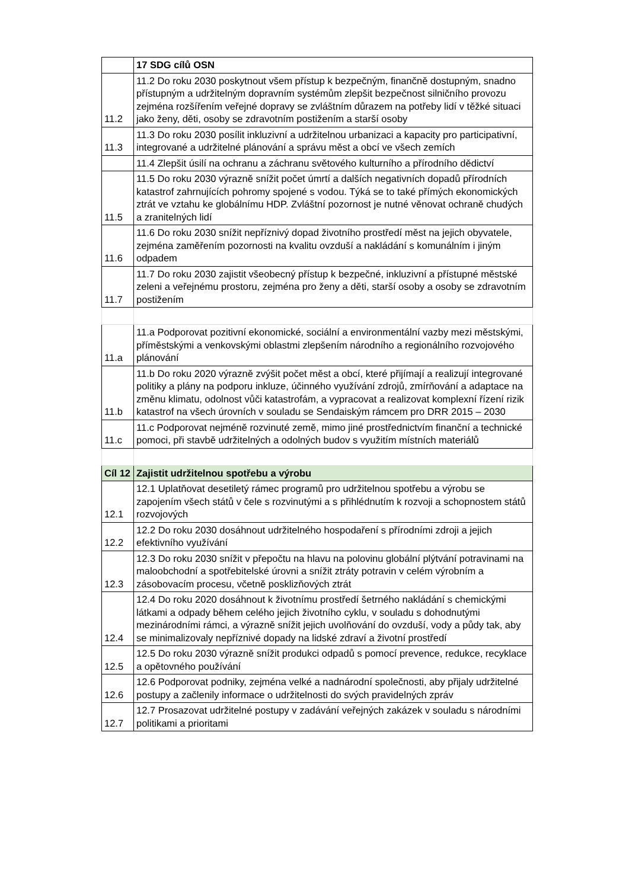| | 17 SDG cílů OSN |
| 11.2 | 11.2 Do roku 2030 poskytnout všem přístup k bezpečným, finančně dostupným, snadno přístupným a udržitelným dopravním systémům zlepšit bezpečnost silničního provozu zejména rozšířením veřejné dopravy se zvláštním důrazem na potřeby lidí v těžké situaci jako ženy, děti, osoby se zdravotním postižením a starší osoby |
| 11.3 | 11.3 Do roku 2030 posílit inkluzivní a udržitelnou urbanizaci a kapacity pro participativní, integrované a udržitelné plánování a správu měst a obcí ve všech zemích |
| | 11.4 Zlepšit úsilí na ochranu a záchranu světového kulturního a přírodního dědictví |
| 11.5 | 11.5 Do roku 2030 výrazně snížit počet úmrtí a dalších negativních dopadů přírodních katastrof zahrnujících pohromy spojené s vodou. Týká se to také přímých ekonomických ztrát ve vztahu ke globálnímu HDP. Zvláštní pozornost je nutné věnovat ochraně chudých a zranitelných lidí |
| 11.6 | 11.6 Do roku 2030 snížit nepříznivý dopad životního prostředí měst na jejich obyvatele, zejména zaměřením pozornosti na kvalitu ovzduší a nakládání s komunálním i jiným odpadem |
| 11.7 | 11.7 Do roku 2030 zajistit všeobecný přístup k bezpečné, inkluzivní a přístupné městské zeleni a veřejnému prostoru, zejména pro ženy a děti, starší osoby a osoby se zdravotním postižením |
| 11.a | 11.a Podporovat pozitivní ekonomické, sociální a environmentální vazby mezi městskými, příměstskými a venkovskými oblastmi zlepšením národního a regionálního rozvojového plánování |
| 11.b | 11.b Do roku 2020 výrazně zvýšit počet měst a obcí, které přijímají a realizují integrované politiky a plány na podporu inkluze, účinného využívání zdrojů, zmírňování a adaptace na změnu klimatu, odolnost vůči katastrofám, a vypracovat a realizovat komplexní řízení rizik katastrof na všech úrovních v souladu se Sendaiským rámcem pro DRR 2015 – 2030 |
| 11.c | 11.c Podporovat nejméně rozvinuté země, mimo jiné prostřednictvím finanční a technické pomoci, při stavbě udržitelných a odolných budov s využitím místních materiálů |
| Cíl 12 | Zajistit udržitelnou spotřebu a výrobu |
| 12.1 | 12.1 Uplatňovat desetiletý rámec programů pro udržitelnou spotřebu a výrobu se zapojením všech států v čele s rozvinutými a s přihlédnutím k rozvoji a schopnostem států rozvojových |
| 12.2 | 12.2 Do roku 2030 dosáhnout udržitelného hospodaření s přírodními zdroji a jejich efektivního využívání |
| 12.3 | 12.3 Do roku 2030 snížit v přepočtu na hlavu na polovinu globální plýtvání potravinami na maloobchodní a spotřebitelské úrovni a snížit ztráty potravin v celém výrobním a zásobovacím procesu, včetně posklizňových ztrát |
| 12.4 | 12.4 Do roku 2020 dosáhnout k životnímu prostředí šetrného nakládání s chemickými látkami a odpady během celého jejich životního cyklu, v souladu s dohodnutými mezinárodními rámci, a výrazně snížit jejich uvolňování do ovzduší, vody a půdy tak, aby se minimalizovaly nepříznivé dopady na lidské zdraví a životní prostředí |
| 12.5 | 12.5 Do roku 2030 výrazně snížit produkci odpadů s pomocí prevence, redukce, recyklace a opětovného používání |
| 12.6 | 12.6 Podporovat podniky, zejména velké a nadnárodní společnosti, aby přijaly udržitelné postupy a začlenily informace o udržitelnosti do svých pravidelných zpráv |
| 12.7 | 12.7 Prosazovat udržitelné postupy v zadávání veřejných zakázek v souladu s národními politikami a prioritami |